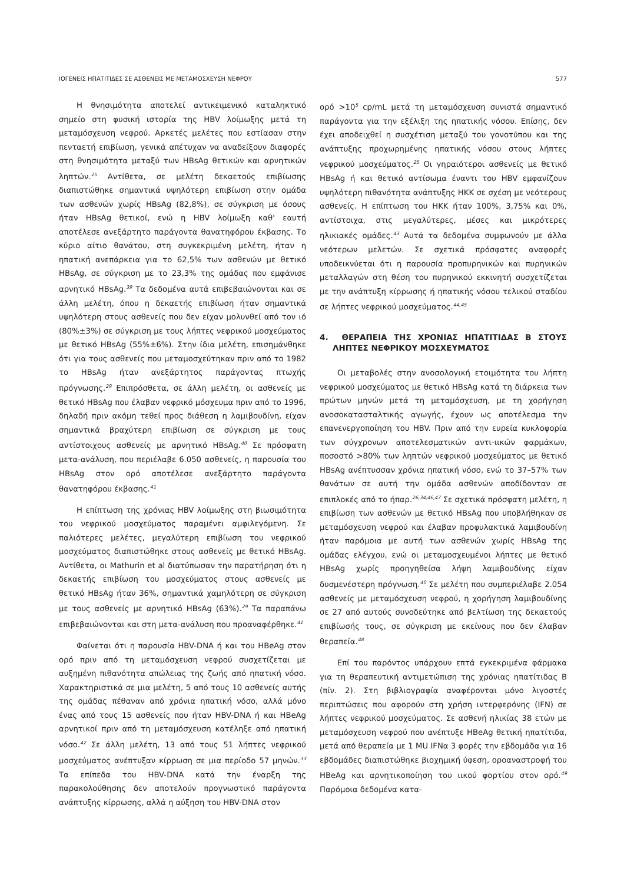ΙΟΓΕΝΕΙΣ ΗΠΑΤΙΤΙΔΕΣ ΣΕ ΑΣΘΕΝΕΙΣ ΜΕ ΜΕΤΑΜΟΣΧΕΥΣΗ ΝΕΦΡΟΥ 577
Η θνησιμότητα αποτελεί αντικειμενικό καταληκτικό σημείο στη φυσική ιστορία της HBV λοίμωξης μετά τη μεταμόσχευση νεφρού. Αρκετές μελέτες που εστίασαν στην πενταετή επιβίωση, γενικά απέτυχαν να αναδείξουν διαφορές στη θνησιμότητα μεταξύ των HBsAg θετικών και αρνητικών ληπτών.<sup>25</sup> Αντίθετα, σε μελέτη δεκαετούς επιβίωσης διαπιστώθηκε σημαντικά υψηλότερη επιβίωση στην ομάδα των ασθενών χωρίς HBsAg (82,8%), σε σύγκριση με όσους ήταν HBsAg θετικοί, ενώ η HBV λοίμωξη καθ' εαυτή αποτέλεσε ανεξάρτητο παράγοντα θανατηφόρου έκβασης. Το κύριο αίτιο θανάτου, στη συγκεκριμένη μελέτη, ήταν η ηπατική ανεπάρκεια για το 62,5% των ασθενών με θετικό HBsAg, σε σύγκριση με το 23,3% της ομάδας που εμφάνισε αρνητικό HBsAg.<sup>39</sup> Τα δεδομένα αυτά επιβεβαιώνονται και σε άλλη μελέτη, όπου η δεκαετής επιβίωση ήταν σημαντικά υψηλότερη στους ασθενείς που δεν είχαν μολυνθεί από τον ιό (80%±3%) σε σύγκριση με τους λήπτες νεφρικού μοσχεύματος με θετικό HBsAg (55%±6%). Στην ίδια μελέτη, επισημάνθηκε ότι για τους ασθενείς που μεταμοσχεύτηκαν πριν από το 1982 το HBsAg ήταν ανεξάρτητος παράγοντας πτωχής πρόγνωσης.<sup>29</sup> Επιπρόσθετα, σε άλλη μελέτη, οι ασθενείς με θετικό HBsAg που έλαβαν νεφρικό μόσχευμα πριν από το 1996, δηλαδή πριν ακόμη τεθεί προς διάθεση η λαμιβουδίνη, είχαν σημαντικά βραχύτερη επιβίωση σε σύγκριση με τους αντίστοιχους ασθενείς με αρνητικό HBsAg.<sup>40</sup> Σε πρόσφατη μετα-ανάλυση, που περιέλαβε 6.050 ασθενείς, η παρουσία του HBsAg στον ορό αποτέλεσε ανεξάρτητο παράγοντα θανατηφόρου έκβασης.<sup>41</sup>
Η επίπτωση της χρόνιας HBV λοίμωξης στη βιωσιμότητα του νεφρικού μοσχεύματος παραμένει αμφιλεγόμενη. Σε παλιότερες μελέτες, μεγαλύτερη επιβίωση του νεφρικού μοσχεύματος διαπιστώθηκε στους ασθενείς με θετικό HBsAg. Αντίθετα, οι Mathurin et al διατύπωσαν την παρατήρηση ότι η δεκαετής επιβίωση του μοσχεύματος στους ασθενείς με θετικό HBsAg ήταν 36%, σημαντικά χαμηλότερη σε σύγκριση με τους ασθενείς με αρνητικό HBsAg (63%).<sup>29</sup> Τα παραπάνω επιβεβαιώνονται και στη μετα-ανάλυση που προαναφέρθηκε.<sup>41</sup>
Φαίνεται ότι η παρουσία HBV-DNA ή και του HBeAg στον ορό πριν από τη μεταμόσχευση νεφρού συσχετίζεται με αυξημένη πιθανότητα απώλειας της ζωής από ηπατική νόσο. Χαρακτηριστικά σε μια μελέτη, 5 από τους 10 ασθενείς αυτής της ομάδας πέθαναν από χρόνια ηπατική νόσο, αλλά μόνο ένας από τους 15 ασθενείς που ήταν HBV-DNA ή και HBeAg αρνητικοί πριν από τη μεταμόσχευση κατέληξε από ηπατική νόσο.<sup>42</sup> Σε άλλη μελέτη, 13 από τους 51 λήπτες νεφρικού μοσχεύματος ανέπτυξαν κίρρωση σε μια περίοδο 57 μηνών.<sup>33</sup> Τα επίπεδα του HBV-DNA κατά την έναρξη της παρακολούθησης δεν αποτελούν προγνωστικό παράγοντα ανάπτυξης κίρρωσης, αλλά η αύξηση του HBV-DNA στον
ορό >10<sup>5</sup> cp/mL μετά τη μεταμόσχευση συνιστά σημαντικό παράγοντα για την εξέλιξη της ηπατικής νόσου. Επίσης, δεν έχει αποδειχθεί η συσχέτιση μεταξύ του γονοτύπου και της ανάπτυξης προχωρημένης ηπατικής νόσου στους λήπτες νεφρικού μοσχεύματος.<sup>25</sup> Οι γηραιότεροι ασθενείς με θετικό HBsAg ή και θετικό αντίσωμα έναντι του HBV εμφανίζουν υψηλότερη πιθανότητα ανάπτυξης ΗΚΚ σε σχέση με νεότερους ασθενείς. Η επίπτωση του ΗΚΚ ήταν 100%, 3,75% και 0%, αντίστοιχα, στις μεγαλύτερες, μέσες και μικρότερες ηλικιακές ομάδες.<sup>43</sup> Αυτά τα δεδομένα συμφωνούν με άλλα νεότερων μελετών. Σε σχετικά πρόσφατες αναφορές υποδεικνύεται ότι η παρουσία προπυρηνικών και πυρηνικών μεταλλαγών στη θέση του πυρηνικού εκκινητή συσχετίζεται με την ανάπτυξη κίρρωσης ή ηπατικής νόσου τελικού σταδίου σε λήπτες νεφρικού μοσχεύματος.<sup>44,45</sup>
4. ΘΕΡΑΠΕΙΑ ΤΗΣ ΧΡΟΝΙΑΣ ΗΠΑΤΙΤΙΔΑΣ Β ΣΤΟΥΣ ΛΗΠΤΕΣ ΝΕΦΡΙΚΟΥ ΜΟΣΧΕΥΜΑΤΟΣ
Οι μεταβολές στην ανοσολογική ετοιμότητα του λήπτη νεφρικού μοσχεύματος με θετικό HBsAg κατά τη διάρκεια των πρώτων μηνών μετά τη μεταμόσχευση, με τη χορήγηση ανοσοκατασταλτικής αγωγής, έχουν ως αποτέλεσμα την επανενεργοποίηση του HBV. Πριν από την ευρεία κυκλοφορία των σύγχρονων αποτελεσματικών αντι-ιικών φαρμάκων, ποσοστό >80% των ληπτών νεφρικού μοσχεύματος με θετικό HBsAg ανέπτυσσαν χρόνια ηπατική νόσο, ενώ το 37–57% των θανάτων σε αυτή την ομάδα ασθενών αποδίδονταν σε επιπλοκές από το ήπαρ.<sup>26,34,46,47</sup> Σε σχετικά πρόσφατη μελέτη, η επιβίωση των ασθενών με θετικό HBsAg που υποβλήθηκαν σε μεταμόσχευση νεφρού και έλαβαν προφυλακτικά λαμιβουδίνη ήταν παρόμοια με αυτή των ασθενών χωρίς HBsAg της ομάδας ελέγχου, ενώ οι μεταμοσχευμένοι λήπτες με θετικό HBsAg χωρίς προηγηθείσα λήψη λαμιβουδίνης είχαν δυσμενέστερη πρόγνωση.<sup>40</sup> Σε μελέτη που συμπεριέλαβε 2.054 ασθενείς με μεταμόσχευση νεφρού, η χορήγηση λαμιβουδίνης σε 27 από αυτούς συνοδεύτηκε από βελτίωση της δεκαετούς επιβίωσής τους, σε σύγκριση με εκείνους που δεν έλαβαν θεραπεία.<sup>48</sup>
Επί του παρόντος υπάρχουν επτά εγκεκριμένα φάρμακα για τη θεραπευτική αντιμετώπιση της χρόνιας ηπατίτιδας Β (πίν. 2). Στη βιβλιογραφία αναφέρονται μόνο λιγοστές περιπτώσεις που αφορούν στη χρήση ιντερφερόνης (IFN) σε λήπτες νεφρικού μοσχεύματος. Σε ασθενή ηλικίας 38 ετών με μεταμόσχευση νεφρού που ανέπτυξε HBeAg θετική ηπατίτιδα, μετά από θεραπεία με 1 MU IFNα 3 φορές την εβδομάδα για 16 εβδομάδες διαπιστώθηκε βιοχημική ύφεση, οροαναστροφή του HBeAg και αρνητικοποίηση του ιικού φορτίου στον ορό.<sup>49</sup> Παρόμοια δεδομένα κατα-